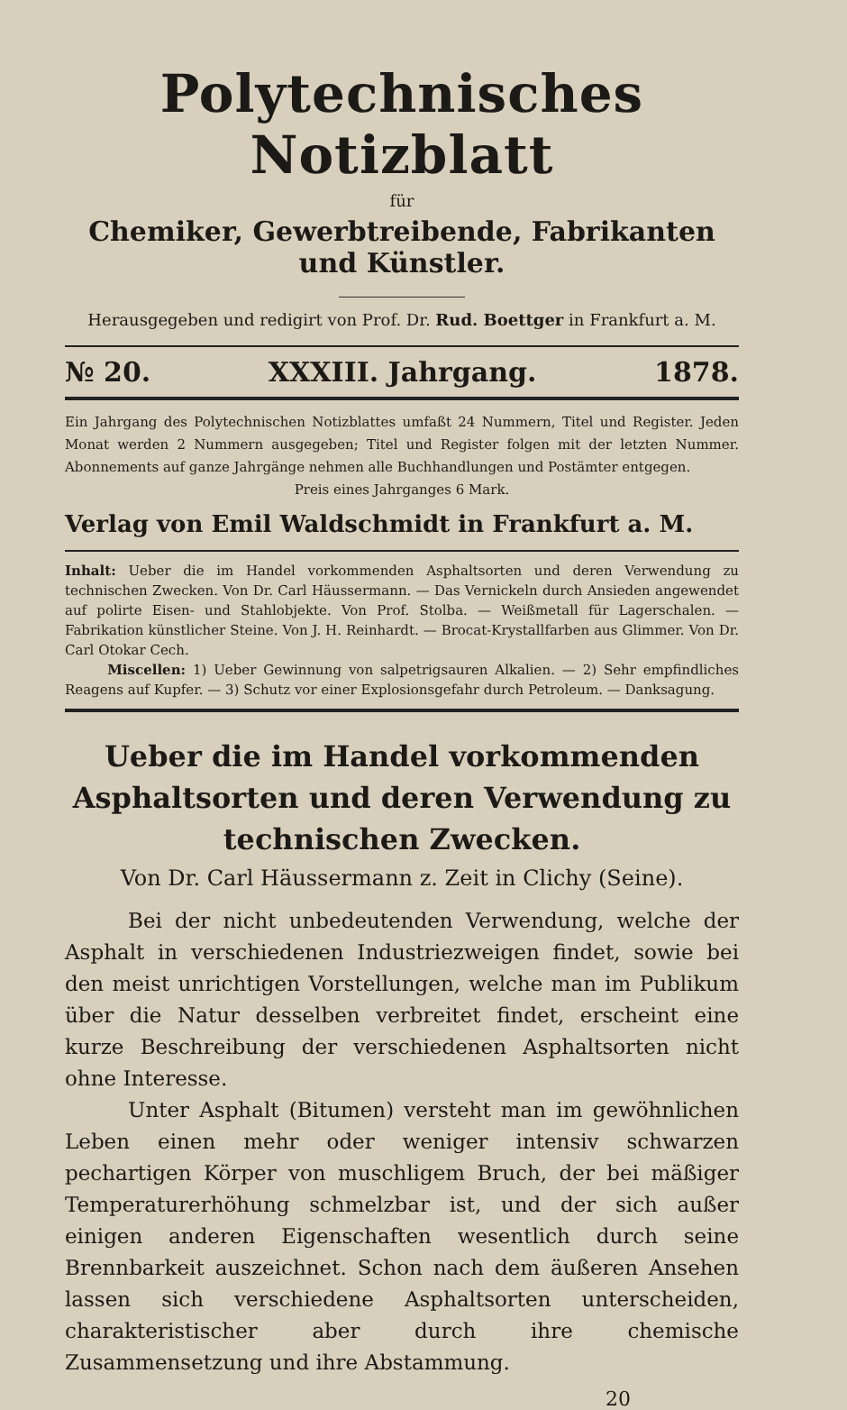Polytechnisches Notizblatt
für
Chemiker, Gewerbtreibende, Fabrikanten und Künstler.
Herausgegeben und redigirt von Prof. Dr. Rud. Boettger in Frankfurt a. M.
№ 20. XXXIII. Jahrgang. 1878.
Ein Jahrgang des Polytechnischen Notizblattes umfaßt 24 Nummern, Titel und Register. Jeden Monat werden 2 Nummern ausgegeben; Titel und Register folgen mit der letzten Nummer. Abonnements auf ganze Jahrgänge nehmen alle Buchhandlungen und Postämter entgegen.
Preis eines Jahrganges 6 Mark.
Verlag von Emil Waldschmidt in Frankfurt a. M.
Inhalt: Ueber die im Handel vorkommenden Asphaltsorten und deren Verwendung zu technischen Zwecken. Von Dr. Carl Häussermann. — Das Vernickeln durch Ansieden angewendet auf polirte Eisen- und Stahlobjekte. Von Prof. Stolba. — Weißmetall für Lagerschalen. — Fabrikation künstlicher Steine. Von J. H. Reinhardt. — Brocat-Krystallfarben aus Glimmer. Von Dr. Carl Otokar Cech.
Miscellen: 1) Ueber Gewinnung von salpetrigsauren Alkalien. — 2) Sehr empfindliches Reagens auf Kupfer. — 3) Schutz vor einer Explosionsgefahr durch Petroleum. — Danksagung.
Ueber die im Handel vorkommenden Asphaltsorten und deren Verwendung zu technischen Zwecken.
Von Dr. Carl Häussermann z. Zeit in Clichy (Seine).
Bei der nicht unbedeutenden Verwendung, welche der Asphalt in verschiedenen Industriezweigen findet, sowie bei den meist unrichtigen Vorstellungen, welche man im Publikum über die Natur desselben verbreitet findet, erscheint eine kurze Beschreibung der verschiedenen Asphaltsorten nicht ohne Interesse.
Unter Asphalt (Bitumen) versteht man im gewöhnlichen Leben einen mehr oder weniger intensiv schwarzen pechartigen Körper von muschligem Bruch, der bei mäßiger Temperaturerhöhung schmelzbar ist, und der sich außer einigen anderen Eigenschaften wesentlich durch seine Brennbarkeit auszeichnet. Schon nach dem äußeren Ansehen lassen sich verschiedene Asphaltsorten unterscheiden, charakteristischer aber durch ihre chemische Zusammensetzung und ihre Abstammung.
20